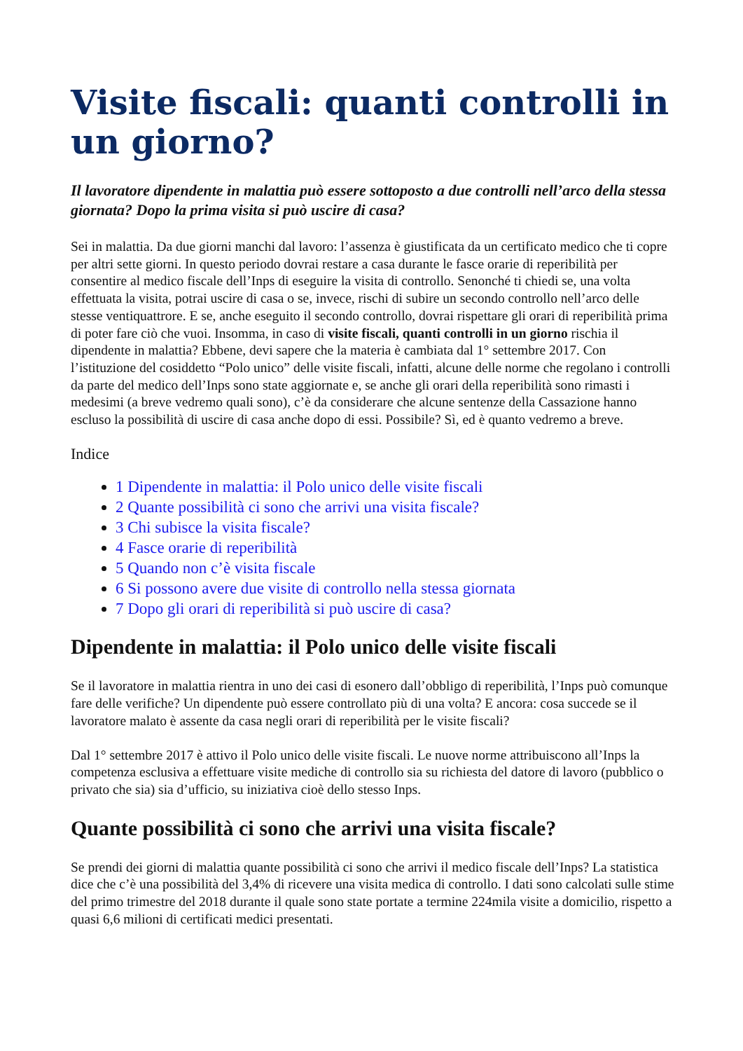Visite fiscali: quanti controlli in un giorno?
Il lavoratore dipendente in malattia può essere sottoposto a due controlli nell’arco della stessa giornata? Dopo la prima visita si può uscire di casa?
Sei in malattia. Da due giorni manchi dal lavoro: l’assenza è giustificata da un certificato medico che ti copre per altri sette giorni. In questo periodo dovrai restare a casa durante le fasce orarie di reperibilità per consentire al medico fiscale dell’Inps di eseguire la visita di controllo. Senonché ti chiedi se, una volta effettuata la visita, potrai uscire di casa o se, invece, rischi di subire un secondo controllo nell’arco delle stesse ventiquattrore. E se, anche eseguito il secondo controllo, dovrai rispettare gli orari di reperibilità prima di poter fare ciò che vuoi. Insomma, in caso di visite fiscali, quanti controlli in un giorno rischia il dipendente in malattia? Ebbene, devi sapere che la materia è cambiata dal 1° settembre 2017. Con l’istituzione del cosiddetto “Polo unico” delle visite fiscali, infatti, alcune delle norme che regolano i controlli da parte del medico dell’Inps sono state aggiornate e, se anche gli orari della reperibilità sono rimasti i medesimi (a breve vedremo quali sono), c’è da considerare che alcune sentenze della Cassazione hanno escluso la possibilità di uscire di casa anche dopo di essi. Possibile? Sì, ed è quanto vedremo a breve.
Indice
1 Dipendente in malattia: il Polo unico delle visite fiscali
2 Quante possibilità ci sono che arrivi una visita fiscale?
3 Chi subisce la visita fiscale?
4 Fasce orarie di reperibilità
5 Quando non c’è visita fiscale
6 Si possono avere due visite di controllo nella stessa giornata
7 Dopo gli orari di reperibilità si può uscire di casa?
Dipendente in malattia: il Polo unico delle visite fiscali
Se il lavoratore in malattia rientra in uno dei casi di esonero dall’obbligo di reperibilità, l’Inps può comunque fare delle verifiche? Un dipendente può essere controllato più di una volta? E ancora: cosa succede se il lavoratore malato è assente da casa negli orari di reperibilità per le visite fiscali?
Dal 1° settembre 2017 è attivo il Polo unico delle visite fiscali. Le nuove norme attribuiscono all’Inps la competenza esclusiva a effettuare visite mediche di controllo sia su richiesta del datore di lavoro (pubblico o privato che sia) sia d’ufficio, su iniziativa cioè dello stesso Inps.
Quante possibilità ci sono che arrivi una visita fiscale?
Se prendi dei giorni di malattia quante possibilità ci sono che arrivi il medico fiscale dell’Inps? La statistica dice che c’è una possibilità del 3,4% di ricevere una visita medica di controllo. I dati sono calcolati sulle stime del primo trimestre del 2018 durante il quale sono state portate a termine 224mila visite a domicilio, rispetto a quasi 6,6 milioni di certificati medici presentati.